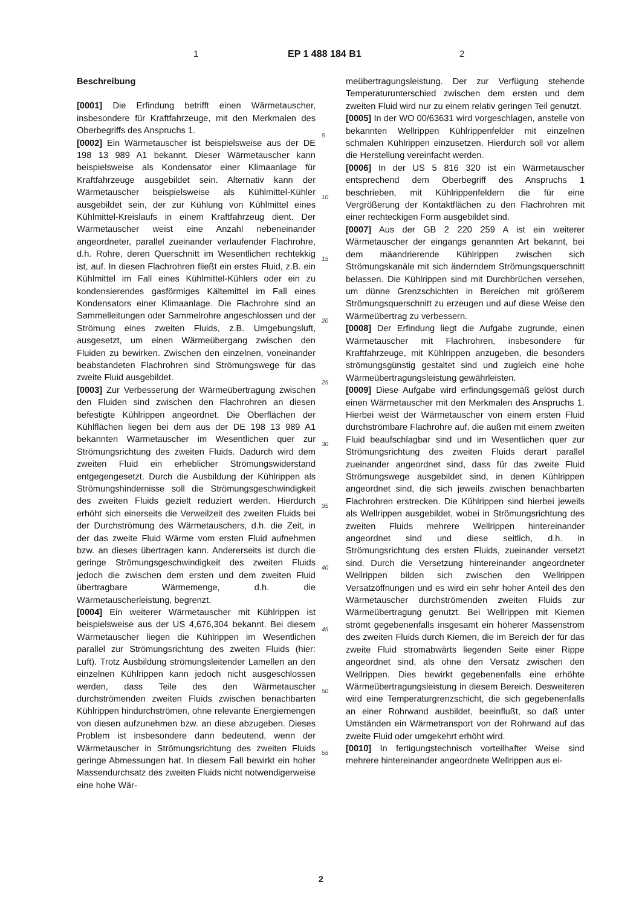1 EP 1 488 184 B1 2
Beschreibung
[0001] Die Erfindung betrifft einen Wärmetauscher, insbesondere für Kraftfahrzeuge, mit den Merkmalen des Oberbegriffs des Anspruchs 1.
[0002] Ein Wärmetauscher ist beispielsweise aus der DE 198 13 989 A1 bekannt. Dieser Wärmetauscher kann beispielsweise als Kondensator einer Klimaanlage für Kraftfahrzeuge ausgebildet sein. Alternativ kann der Wärmetauscher beispielsweise als Kühlmittel-Kühler ausgebildet sein, der zur Kühlung von Kühlmittel eines Kühlmittel-Kreislaufs in einem Kraftfahrzeug dient. Der Wärmetauscher weist eine Anzahl nebeneinander angeordneter, parallel zueinander verlaufender Flachrohre, d.h. Rohre, deren Querschnitt im Wesentlichen rechtekkig ist, auf. In diesen Flachrohren fließt ein erstes Fluid, z.B. ein Kühlmittel im Fall eines Kühlmittel-Kühlers oder ein zu kondensierendes gasförmiges Kältemittel im Fall eines Kondensators einer Klimaanlage. Die Flachrohre sind an Sammelleitungen oder Sammelrohre angeschlossen und der Strömung eines zweiten Fluids, z.B. Umgebungsluft, ausgesetzt, um einen Wärmeübergang zwischen den Fluiden zu bewirken. Zwischen den einzelnen, voneinander beabstandeten Flachrohren sind Strömungswege für das zweite Fluid ausgebildet.
[0003] Zur Verbesserung der Wärmeübertragung zwischen den Fluiden sind zwischen den Flachrohren an diesen befestigte Kühlrippen angeordnet. Die Oberflächen der Kühlflächen liegen bei dem aus der DE 198 13 989 A1 bekannten Wärmetauscher im Wesentlichen quer zur Strömungsrichtung des zweiten Fluids. Dadurch wird dem zweiten Fluid ein erheblicher Strömungswiderstand entgegengesetzt. Durch die Ausbildung der Kühlrippen als Strömungshindernisse soll die Strömungsgeschwindigkeit des zweiten Fluids gezielt reduziert werden. Hierdurch erhöht sich einerseits die Verweilzeit des zweiten Fluids bei der Durchströmung des Wärmetauschers, d.h. die Zeit, in der das zweite Fluid Wärme vom ersten Fluid aufnehmen bzw. an dieses übertragen kann. Andererseits ist durch die geringe Strömungsgeschwindigkeit des zweiten Fluids jedoch die zwischen dem ersten und dem zweiten Fluid übertragbare Wärmemenge, d.h. die Wärmetauscherleistung, begrenzt.
[0004] Ein weiterer Wärmetauscher mit Kühlrippen ist beispielsweise aus der US 4,676,304 bekannt. Bei diesem Wärmetauscher liegen die Kühlrippen im Wesentlichen parallel zur Strömungsrichtung des zweiten Fluids (hier: Luft). Trotz Ausbildung strömungsleitender Lamellen an den einzelnen Kühlrippen kann jedoch nicht ausgeschlossen werden, dass Teile des den Wärmetauscher durchströmenden zweiten Fluids zwischen benachbarten Kühlrippen hindurchströmen, ohne relevante Energiemengen von diesen aufzunehmen bzw. an diese abzugeben. Dieses Problem ist insbesondere dann bedeutend, wenn der Wärmetauscher in Strömungsrichtung des zweiten Fluids geringe Abmessungen hat. In diesem Fall bewirkt ein hoher Massendurchsatz des zweiten Fluids nicht notwendigerweise eine hohe Wär-
5
10
15
20
25
30
35
40
45
50
55
meübertragungsleistung. Der zur Verfügung stehende Temperaturunterschied zwischen dem ersten und dem zweiten Fluid wird nur zu einem relativ geringen Teil genutzt.
[0005] In der WO 00/63631 wird vorgeschlagen, anstelle von bekannten Wellrippen Kühlrippenfelder mit einzelnen schmalen Kühlrippen einzusetzen. Hierdurch soll vor allem die Herstellung vereinfacht werden.
[0006] In der US 5 816 320 ist ein Wärmetauscher entsprechend dem Oberbegriff des Anspruchs 1 beschrieben, mit Kühlrippenfeldern die für eine Vergrößerung der Kontaktflächen zu den Flachrohren mit einer rechteckigen Form ausgebildet sind.
[0007] Aus der GB 2 220 259 A ist ein weiterer Wärmetauscher der eingangs genannten Art bekannt, bei dem mäandrierende Kühlrippen zwischen sich Strömungskanäle mit sich änderndem Strömungsquerschnitt belassen. Die Kühlrippen sind mit Durchbrüchen versehen, um dünne Grenzschichten in Bereichen mit größerem Strömungsquerschnitt zu erzeugen und auf diese Weise den Wärmeübertrag zu verbessern.
[0008] Der Erfindung liegt die Aufgabe zugrunde, einen Wärmetauscher mit Flachrohren, insbesondere für Kraftfahrzeuge, mit Kühlrippen anzugeben, die besonders strömungsgünstig gestaltet sind und zugleich eine hohe Wärmeübertragungsleistung gewährleisten.
[0009] Diese Aufgabe wird erfindungsgemäß gelöst durch einen Wärmetauscher mit den Merkmalen des Anspruchs 1. Hierbei weist der Wärmetauscher von einem ersten Fluid durchströmbare Flachrohre auf, die außen mit einem zweiten Fluid beaufschlagbar sind und im Wesentlichen quer zur Strömungsrichtung des zweiten Fluids derart parallel zueinander angeordnet sind, dass für das zweite Fluid Strömungswege ausgebildet sind, in denen Kühlrippen angeordnet sind, die sich jeweils zwischen benachbarten Flachrohren erstrecken. Die Kühlrippen sind hierbei jeweils als Wellrippen ausgebildet, wobei in Strömungsrichtung des zweiten Fluids mehrere Wellrippen hintereinander angeordnet sind und diese seitlich, d.h. in Strömungsrichtung des ersten Fluids, zueinander versetzt sind. Durch die Versetzung hintereinander angeordneter Wellrippen bilden sich zwischen den Wellrippen Versatzöffnungen und es wird ein sehr hoher Anteil des den Wärmetauscher durchströmenden zweiten Fluids zur Wärmeübertragung genutzt. Bei Wellrippen mit Kiemen strömt gegebenenfalls insgesamt ein höherer Massenstrom des zweiten Fluids durch Kiemen, die im Bereich der für das zweite Fluid stromabwärts liegenden Seite einer Rippe angeordnet sind, als ohne den Versatz zwischen den Wellrippen. Dies bewirkt gegebenenfalls eine erhöhte Wärmeübertragungsleistung in diesem Bereich. Desweiteren wird eine Temperaturgrenzschicht, die sich gegebenenfalls an einer Rohrwand ausbildet, beeinflußt, so daß unter Umständen ein Wärmetransport von der Rohrwand auf das zweite Fluid oder umgekehrt erhöht wird.
[0010] In fertigungstechnisch vorteilhafter Weise sind mehrere hintereinander angeordnete Wellrippen aus ei-
2